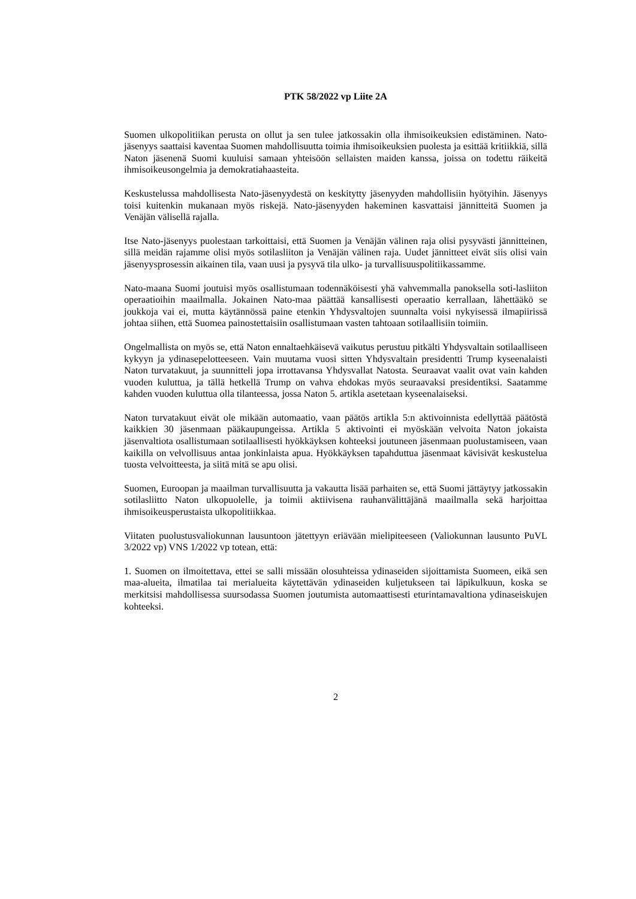PTK 58/2022 vp Liite 2A
Suomen ulkopolitiikan perusta on ollut ja sen tulee jatkossakin olla ihmisoikeuksien edistäminen. Nato-jäsenyys saattaisi kaventaa Suomen mahdollisuutta toimia ihmisoikeuksien puolesta ja esittää kritiikkiä, sillä Naton jäsenenä Suomi kuuluisi samaan yhteisöön sellaisten maiden kanssa, joissa on todettu räikeitä ihmisoikeusongelmia ja demokratiahaasteita.
Keskustelussa mahdollisesta Nato-jäsenyydestä on keskitytty jäsenyyden mahdollisiin hyötyihin. Jäsenyys toisi kuitenkin mukanaan myös riskejä. Nato-jäsenyyden hakeminen kasvattaisi jännitteitä Suomen ja Venäjän välisellä rajalla.
Itse Nato-jäsenyys puolestaan tarkoittaisi, että Suomen ja Venäjän välinen raja olisi pysyvästi jännitteinen, sillä meidän rajamme olisi myös sotilasliiton ja Venäjän välinen raja. Uudet jännitteet eivät siis olisi vain jäsenyysprosessin aikainen tila, vaan uusi ja pysyvä tila ulko- ja turvallisuuspolitiikassamme.
Nato-maana Suomi joutuisi myös osallistumaan todennäköisesti yhä vahvemmalla panoksella soti-lasliiton operaatioihin maailmalla. Jokainen Nato-maa päättää kansallisesti operaatio kerrallaan, lähettääkö se joukkoja vai ei, mutta käytännössä paine etenkin Yhdysvaltojen suunnalta voisi nykyisessä ilmapiirissä johtaa siihen, että Suomea painostettaisiin osallistumaan vasten tahtoaan sotilaallisiin toimiin.
Ongelmallista on myös se, että Naton ennaltaehkäisevä vaikutus perustuu pitkälti Yhdysvaltain sotilaalliseen kykyyn ja ydinasepelotteeseen. Vain muutama vuosi sitten Yhdysvaltain presidentti Trump kyseenalaisti Naton turvatakuut, ja suunnitteli jopa irrottavansa Yhdysvallat Natosta. Seuraavat vaalit ovat vain kahden vuoden kuluttua, ja tällä hetkellä Trump on vahva ehdokas myös seuraavaksi presidentiksi. Saatamme kahden vuoden kuluttua olla tilanteessa, jossa Naton 5. artikla asetetaan kyseenalaiseksi.
Naton turvatakuut eivät ole mikään automaatio, vaan päätös artikla 5:n aktivoinnista edellyttää päätöstä kaikkien 30 jäsenmaan pääkaupungeissa. Artikla 5 aktivointi ei myöskään velvoita Naton jokaista jäsenvaltiota osallistumaan sotilaallisesti hyökkäyksen kohteeksi joutuneen jäsenmaan puolustamiseen, vaan kaikilla on velvollisuus antaa jonkinlaista apua. Hyökkäyksen tapahduttua jäsenmaat kävisivät keskustelua tuosta velvoitteesta, ja siitä mitä se apu olisi.
Suomen, Euroopan ja maailman turvallisuutta ja vakautta lisää parhaiten se, että Suomi jättäytyy jatkossakin sotilasliitto Naton ulkopuolelle, ja toimii aktiivisena rauhanvälittäjänä maailmalla sekä harjoittaa ihmisoikeusperustaista ulkopolitiikkaa.
Viitaten puolustusvaliokunnan lausuntoon jätettyyn eriävään mielipiteeseen (Valiokunnan lausunto PuVL 3/2022 vp) VNS 1/2022 vp totean, että:
1. Suomen on ilmoitettava, ettei se salli missään olosuhteissa ydinaseiden sijoittamista Suomeen, eikä sen maa-alueita, ilmatilaa tai merialueita käytettävän ydinaseiden kuljetukseen tai läpikulkuun, koska se merkitsisi mahdollisessa suursodassa Suomen joutumista automaattisesti eturintamavaltiona ydinaseiskujen kohteeksi.
2